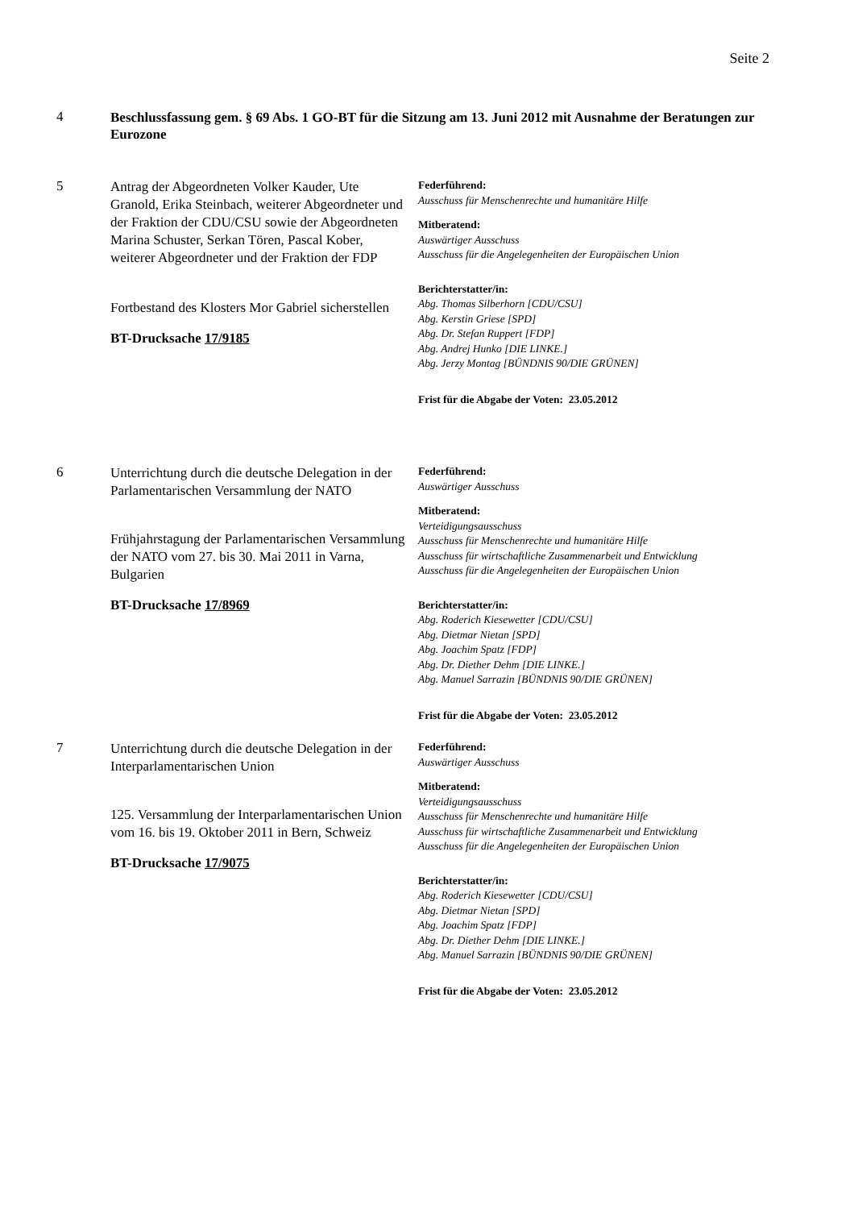Seite 2
4
Beschlussfassung gem. § 69 Abs. 1 GO-BT für die Sitzung am 13. Juni 2012 mit Ausnahme der Beratungen zur Eurozone
5
Antrag der Abgeordneten Volker Kauder, Ute Granold, Erika Steinbach, weiterer Abgeordneter und der Fraktion der CDU/CSU sowie der Abgeordneten Marina Schuster, Serkan Tören, Pascal Kober, weiterer Abgeordneter und der Fraktion der FDP
Fortbestand des Klosters Mor Gabriel sicherstellen
BT-Drucksache 17/9185
Federführend:
Ausschuss für Menschenrechte und humanitäre Hilfe
Mitberatend:
Auswärtiger Ausschuss
Ausschuss für die Angelegenheiten der Europäischen Union
Berichterstatter/in:
Abg. Thomas Silberhorn [CDU/CSU]
Abg. Kerstin Griese [SPD]
Abg. Dr. Stefan Ruppert [FDP]
Abg. Andrej Hunko [DIE LINKE.]
Abg. Jerzy Montag [BÜNDNIS 90/DIE GRÜNEN]
Frist für die Abgabe der Voten: 23.05.2012
6
Unterrichtung durch die deutsche Delegation in der Parlamentarischen Versammlung der NATO
Frühjahrstagung der Parlamentarischen Versammlung der NATO vom 27. bis 30. Mai 2011 in Varna, Bulgarien
BT-Drucksache 17/8969
Federführend:
Auswärtiger Ausschuss
Mitberatend:
Verteidigungsausschuss
Ausschuss für Menschenrechte und humanitäre Hilfe
Ausschuss für wirtschaftliche Zusammenarbeit und Entwicklung
Ausschuss für die Angelegenheiten der Europäischen Union
Berichterstatter/in:
Abg. Roderich Kiesewetter [CDU/CSU]
Abg. Dietmar Nietan [SPD]
Abg. Joachim Spatz [FDP]
Abg. Dr. Diether Dehm [DIE LINKE.]
Abg. Manuel Sarrazin [BÜNDNIS 90/DIE GRÜNEN]
Frist für die Abgabe der Voten: 23.05.2012
7
Unterrichtung durch die deutsche Delegation in der Interparlamentarischen Union
125. Versammlung der Interparlamentarischen Union vom 16. bis 19. Oktober 2011 in Bern, Schweiz
BT-Drucksache 17/9075
Federführend:
Auswärtiger Ausschuss
Mitberatend:
Verteidigungsausschuss
Ausschuss für Menschenrechte und humanitäre Hilfe
Ausschuss für wirtschaftliche Zusammenarbeit und Entwicklung
Ausschuss für die Angelegenheiten der Europäischen Union
Berichterstatter/in:
Abg. Roderich Kiesewetter [CDU/CSU]
Abg. Dietmar Nietan [SPD]
Abg. Joachim Spatz [FDP]
Abg. Dr. Diether Dehm [DIE LINKE.]
Abg. Manuel Sarrazin [BÜNDNIS 90/DIE GRÜNEN]
Frist für die Abgabe der Voten: 23.05.2012